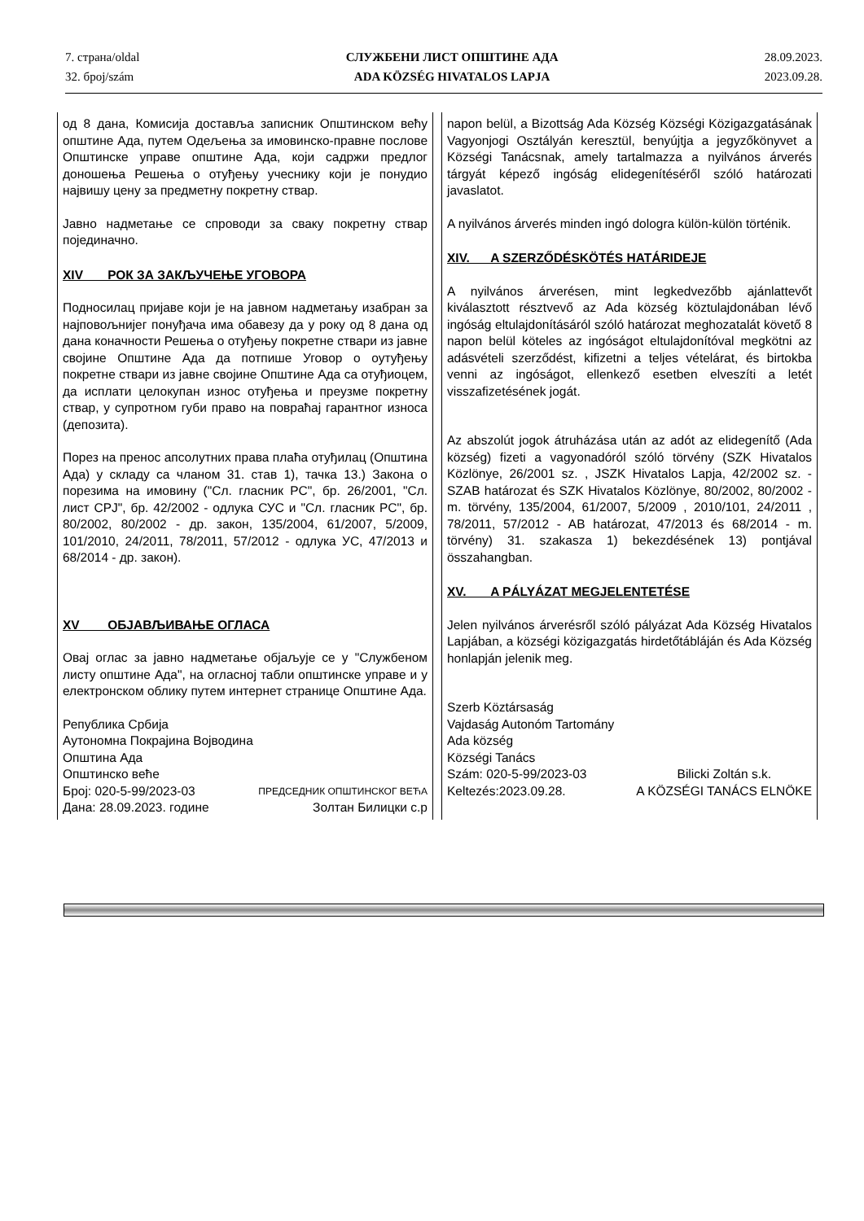7. страна/oldal
32. број/szám
СЛУЖБЕНИ ЛИСТ ОПШТИНЕ АДА
ADA KÖZSÉG HIVATALOS LAPJA
28.09.2023.
2023.09.28.
од 8 дана, Комисија доставља записник Општинском већу општине Ада, путем Одељења за имовинско-правне послове Општинске управе општине Ада, који садржи предлог доношења Решења о отуђењу учеснику који је понудио највишу цену за предметну покретну ствар.
Јавно надметање се спроводи за сваку покретну ствар појединачно.
XIV РОК ЗА ЗАКЉУЧЕЊЕ УГОВОРА
Подносилац пријаве који је на јавном надметању изабран за најповољнијег понуђача има обавезу да у року од 8 дана од дана коначности Решења о отуђењу покретне ствари из јавне својине Општине Ада да потпише Уговор о оутуђењу покретне ствари из јавне својине Општине Ада са отуђиоцем, да исплати целокупан износ отуђења и преузме покретну ствар, у супротном губи право на повраћај гарантног износа (депозита).
Порез на пренос апсолутних права плаћа отуђилац (Општина Ада) у складу са чланом 31. став 1), тачка 13.) Закона о порезима на имовину ("Сл. гласник РС", бр. 26/2001, "Сл. лист СРЈ", бр. 42/2002 - одлука СУС и "Сл. гласник РС", бр. 80/2002, 80/2002 - др. закон, 135/2004, 61/2007, 5/2009, 101/2010, 24/2011, 78/2011, 57/2012 - одлука УС, 47/2013 и 68/2014 - др. закон).
XV ОБЈАВЉИВАЊЕ ОГЛАСА
Овај оглас за јавно надметање објаљује се у "Службеном листу општине Ада", на огласној табли општинске управе и у електронском облику путем интернет странице Општине Ада.
Република Србија
Аутономна Покрајина Војводина
Општина Ада
Општинско веће
Број: 020-5-99/2023-03 ПРЕДСЕДНИК ОПШТИНСКОГ ВЕЋА
Дана: 28.09.2023. године Золтан Билицки с.р
napon belül, a Bizottság Ada Község Községi Közigazgatásának Vagyonjogi Osztályán keresztül, benyújtja a jegyzőkönyvet a Községi Tanácsnak, amely tartalmazza a nyilvános árverés tárgyát képező ingóság elidegenítéséről szóló határozati javaslatot.
A nyilvános árverés minden ingó dologra külön-külön történik.
XIV. A SZERZŐDÉSKÖTÉS HATÁRIDEJE
A nyilvános árverésen, mint legkedvezőbb ajánlattevőt kiválasztott résztvevő az Ada község köztulajdonában lévő ingóság eltulajdonításáról szóló határozat meghozatalát követő 8 napon belül köteles az ingóságot eltulajdonítóval megkötni az adásvételi szerződést, kifizetni a teljes vételárat, és birtokba venni az ingóságot, ellenkező esetben elveszíti a letét visszafizetésének jogát.
Az abszolút jogok átruházása után az adót az elidegenítő (Ada község) fizeti a vagyonadóról szóló törvény (SZK Hivatalos Közlönye, 26/2001 sz. , JSZK Hivatalos Lapja, 42/2002 sz. - SZAB határozat és SZK Hivatalos Közlönye, 80/2002, 80/2002 - m. törvény, 135/2004, 61/2007, 5/2009 , 2010/101, 24/2011 , 78/2011, 57/2012 - AB határozat, 47/2013 és 68/2014 - m. törvény) 31. szakasza 1) bekezdésének 13) pontjával összahangban.
XV. A PÁLYÁZAT MEGJELENTETÉSE
Jelen nyilvános árverésről szóló pályázat Ada Község Hivatalos Lapjában, a községi közigazgatás hirdetőtábláján és Ada Község honlapján jelenik meg.
Szerb Köztársaság
Vajdaság Autonóm Tartomány
Ada község
Községi Tanács
Szám: 020-5-99/2023-03 Bilicki Zoltán s.k.
Keltezés:2023.09.28. A KÖZSÉGI TANÁCS ELNÖKE